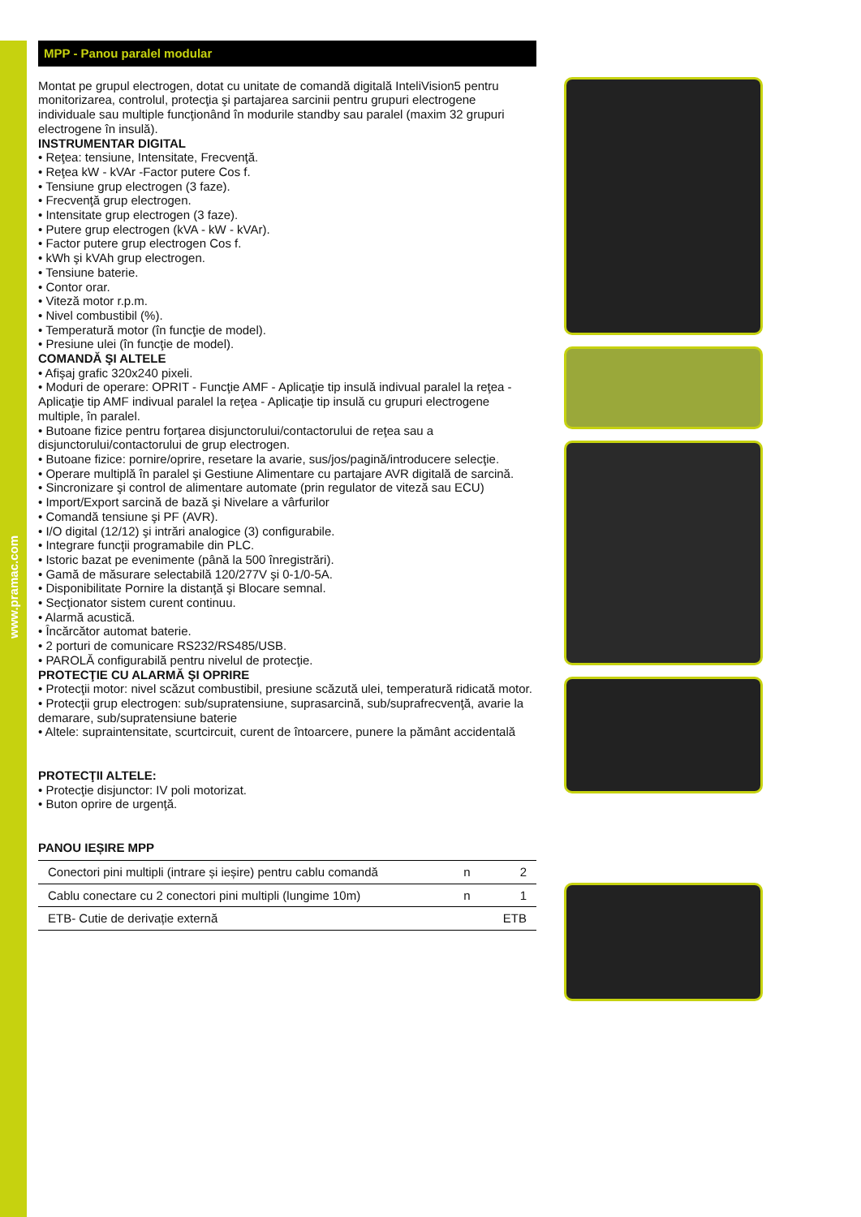www.pramac.com
MPP - Panou paralel modular
Montat pe grupul electrogen, dotat cu unitate de comandă digitală InteliVision5 pentru monitorizarea, controlul, protecţia şi partajarea sarcinii pentru grupuri electrogene individuale sau multiple funcţionând în modurile standby sau paralel (maxim 32 grupuri electrogene în insulă).
INSTRUMENTAR DIGITAL
• Reţea: tensiune, Intensitate, Frecvenţă.
• Reţea kW - kVAr -Factor putere Cos f.
• Tensiune grup electrogen (3 faze).
• Frecvenţă grup electrogen.
• Intensitate grup electrogen (3 faze).
• Putere grup electrogen (kVA - kW - kVAr).
• Factor putere grup electrogen Cos f.
• kWh şi kVAh grup electrogen.
• Tensiune baterie.
• Contor orar.
• Viteză motor r.p.m.
• Nivel combustibil (%).
• Temperatură motor (în funcţie de model).
• Presiune ulei (în funcţie de model).
COMANDĂ ŞI ALTELE
• Afişaj grafic 320x240 pixeli.
• Moduri de operare: OPRIT - Funcţie AMF - Aplicaţie tip insulă indivual paralel la reţea - Aplicaţie tip AMF indivual paralel la reţea - Aplicaţie tip insulă cu grupuri electrogene multiple, în paralel.
• Butoane fizice pentru forţarea disjunctorului/contactorului de reţea sau a disjunctorului/contactorului de grup electrogen.
• Butoane fizice: pornire/oprire, resetare la avarie, sus/jos/pagină/introducere selecţie.
• Operare multiplă în paralel şi Gestiune Alimentare cu partajare AVR digitală de sarcină.
• Sincronizare şi control de alimentare automate (prin regulator de viteză sau ECU)
• Import/Export sarcină de bază şi Nivelare a vârfurilor
• Comandă tensiune şi PF (AVR).
• I/O digital (12/12) şi intrări analogice (3) configurabile.
• Integrare funcţii programabile din PLC.
• Istoric bazat pe evenimente (până la 500 înregistrări).
• Gamă de măsurare selectabilă 120/277V şi 0-1/0-5A.
• Disponibilitate Pornire la distanţă şi Blocare semnal.
• Secţionator sistem curent continuu.
• Alarmă acustică.
• Încărcător automat baterie.
• 2 porturi de comunicare RS232/RS485/USB.
• PAROLĂ configurabilă pentru nivelul de protecţie.
PROTECŢIE CU ALARMĂ ŞI OPRIRE
• Protecţii motor: nivel scăzut combustibil, presiune scăzută ulei, temperatură ridicată motor.
• Protecţii grup electrogen: sub/supratensiune, suprasarcină, sub/suprafrecvenţă, avarie la demarare, sub/supratensiune baterie
• Altele: supraintensitate, scurtcircuit, curent de întoarcere, punere la pământ accidentală
PROTECŢII ALTELE:
• Protecţie disjunctor: IV poli motorizat.
• Buton oprire de urgenţă.
PANOU IEȘIRE MPP
| Conectori pini multipli (intrare și ieșire) pentru cablu comandă | n | 2 |
| Cablu conectare cu 2 conectori pini multipli (lungime 10m) | n | 1 |
| ETB- Cutie de derivație externă | | ETB |